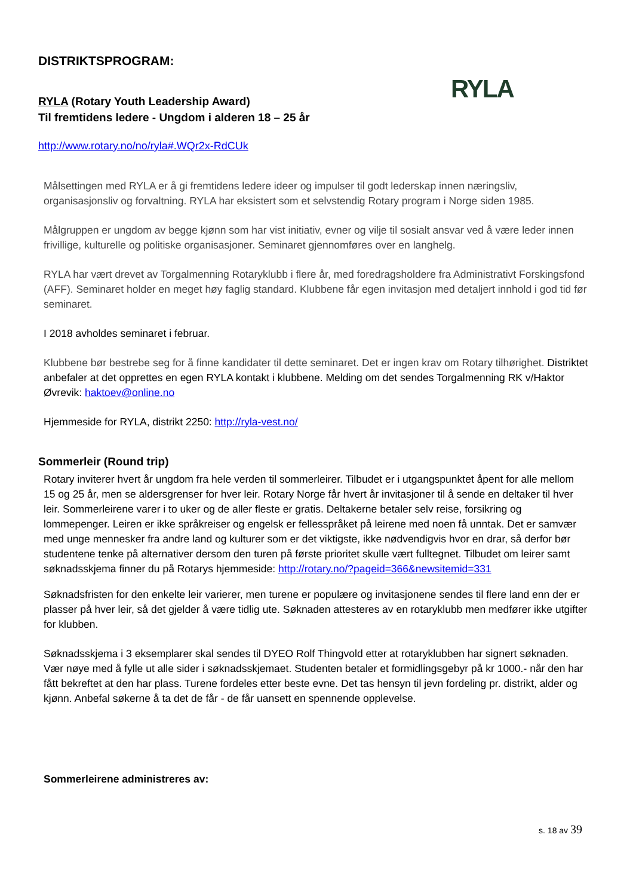DISTRIKTSPROGRAM:
RYLA
RYLA (Rotary Youth Leadership Award)
Til fremtidens ledere - Ungdom i alderen 18 – 25 år
http://www.rotary.no/no/ryla#.WQr2x-RdCUk
Målsettingen med RYLA er å gi fremtidens ledere ideer og impulser til godt lederskap innen næringsliv, organisasjonsliv og forvaltning. RYLA har eksistert som et selvstendig Rotary program i Norge siden 1985.
Målgruppen er ungdom av begge kjønn som har vist initiativ, evner og vilje til sosialt ansvar ved å være leder innen frivillige, kulturelle og politiske organisasjoner. Seminaret gjennomføres over en langhelg.
RYLA har vært drevet av Torgalmenning Rotaryklubb i flere år, med foredragsholdere fra Administrativt Forskingsfond (AFF). Seminaret holder en meget høy faglig standard. Klubbene får egen invitasjon med detaljert innhold i god tid før seminaret.
I 2018 avholdes seminaret i februar.
Klubbene bør bestrebe seg for å finne kandidater til dette seminaret. Det er ingen krav om Rotary tilhørighet. Distriktet anbefaler at det opprettes en egen RYLA kontakt i klubbene. Melding om det sendes Torgalmenning RK v/Haktor Øvrevik: haktoev@online.no
Hjemmeside for RYLA, distrikt 2250: http://ryla-vest.no/
Sommerleir (Round trip)
Rotary inviterer hvert år ungdom fra hele verden til sommerleirer. Tilbudet er i utgangspunktet åpent for alle mellom 15 og 25 år, men se aldersgrenser for hver leir. Rotary Norge får hvert år invitasjoner til å sende en deltaker til hver leir. Sommerleirene varer i to uker og de aller fleste er gratis. Deltakerne betaler selv reise, forsikring og lommepenger. Leiren er ikke språkreiser og engelsk er fellesspråket på leirene med noen få unntak. Det er samvær med unge mennesker fra andre land og kulturer som er det viktigste, ikke nødvendigvis hvor en drar, så derfor bør studentene tenke på alternativer dersom den turen på første prioritet skulle vært fulltegnet. Tilbudet om leirer samt søknadsskjema finner du på Rotarys hjemmeside: http://rotary.no/?pageid=366&newsitemid=331
Søknadsfristen for den enkelte leir varierer, men turene er populære og invitasjonene sendes til flere land enn der er plasser på hver leir, så det gjelder å være tidlig ute. Søknaden attesteres av en rotaryklubb men medfører ikke utgifter for klubben.
Søknadsskjema i 3 eksemplarer skal sendes til DYEO Rolf Thingvold etter at rotaryklubben har signert søknaden. Vær nøye med å fylle ut alle sider i søknadsskjemaet. Studenten betaler et formidlingsgebyr på kr 1000.- når den har fått bekreftet at den har plass. Turene fordeles etter beste evne. Det tas hensyn til jevn fordeling pr. distrikt, alder og kjønn. Anbefal søkerne å ta det de får - de får uansett en spennende opplevelse.
Sommerleirene administreres av:
s. 18 av 39